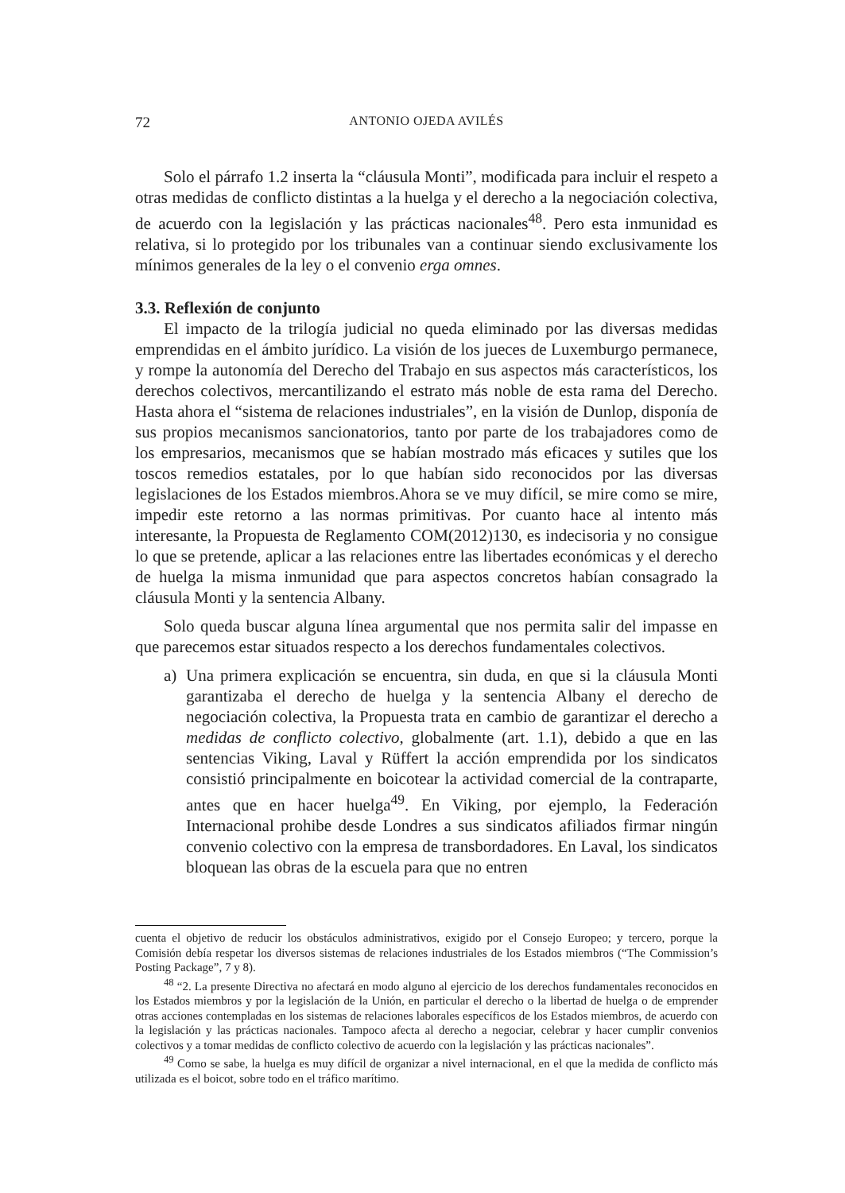72 ANTONIO OJEDA AVILÉS
Solo el párrafo 1.2 inserta la “cláusula Monti”, modificada para incluir el respeto a otras medidas de conflicto distintas a la huelga y el derecho a la negociación colectiva, de acuerdo con la legislación y las prácticas nacionales<sup>48</sup>. Pero esta inmunidad es relativa, si lo protegido por los tribunales van a continuar siendo exclusivamente los mínimos generales de la ley o el convenio erga omnes.
3.3. Reflexión de conjunto
El impacto de la trilogía judicial no queda eliminado por las diversas medidas emprendidas en el ámbito jurídico. La visión de los jueces de Luxemburgo permanece, y rompe la autonomía del Derecho del Trabajo en sus aspectos más característicos, los derechos colectivos, mercantilizando el estrato más noble de esta rama del Derecho. Hasta ahora el “sistema de relaciones industriales”, en la visión de Dunlop, disponía de sus propios mecanismos sancionatorios, tanto por parte de los trabajadores como de los empresarios, mecanismos que se habían mostrado más eficaces y sutiles que los toscos remedios estatales, por lo que habían sido reconocidos por las diversas legislaciones de los Estados miembros.Ahora se ve muy difícil, se mire como se mire, impedir este retorno a las normas primitivas. Por cuanto hace al intento más interesante, la Propuesta de Reglamento COM(2012)130, es indecisoria y no consigue lo que se pretende, aplicar a las relaciones entre las libertades económicas y el derecho de huelga la misma inmunidad que para aspectos concretos habían consagrado la cláusula Monti y la sentencia Albany.
Solo queda buscar alguna línea argumental que nos permita salir del impasse en que parecemos estar situados respecto a los derechos fundamentales colectivos.
a) Una primera explicación se encuentra, sin duda, en que si la cláusula Monti garantizaba el derecho de huelga y la sentencia Albany el derecho de negociación colectiva, la Propuesta trata en cambio de garantizar el derecho a medidas de conflicto colectivo, globalmente (art. 1.1), debido a que en las sentencias Viking, Laval y Rüffert la acción emprendida por los sindicatos consistió principalmente en boicotear la actividad comercial de la contraparte, antes que en hacer huelga<sup>49</sup>. En Viking, por ejemplo, la Federación Internacional prohibe desde Londres a sus sindicatos afiliados firmar ningún convenio colectivo con la empresa de transbordadores. En Laval, los sindicatos bloquean las obras de la escuela para que no entren
cuenta el objetivo de reducir los obstáculos administrativos, exigido por el Consejo Europeo; y tercero, porque la Comisión debía respetar los diversos sistemas de relaciones industriales de los Estados miembros (“The Commission’s Posting Package”, 7 y 8).
<sup>48</sup> “2. La presente Directiva no afectará en modo alguno al ejercicio de los derechos fundamentales reconocidos en los Estados miembros y por la legislación de la Unión, en particular el derecho o la libertad de huelga o de emprender otras acciones contempladas en los sistemas de relaciones laborales específicos de los Estados miembros, de acuerdo con la legislación y las prácticas nacionales. Tampoco afecta al derecho a negociar, celebrar y hacer cumplir convenios colectivos y a tomar medidas de conflicto colectivo de acuerdo con la legislación y las prácticas nacionales”.
<sup>49</sup> Como se sabe, la huelga es muy difícil de organizar a nivel internacional, en el que la medida de conflicto más utilizada es el boicot, sobre todo en el tráfico marítimo.